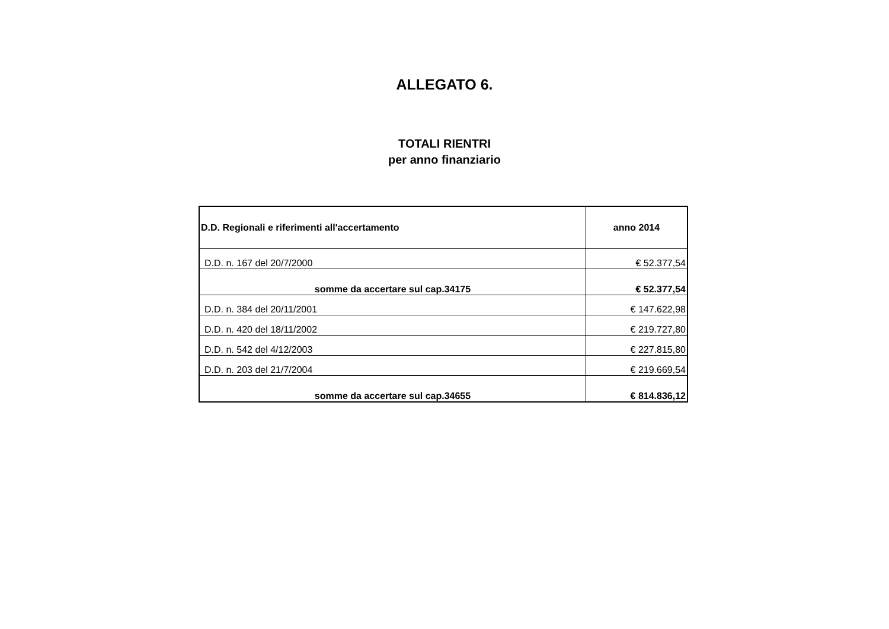ALLEGATO 6.
TOTALI RIENTRI
per anno finanziario
| D.D. Regionali e riferimenti all'accertamento | anno 2014 |
| --- | --- |
| D.D. n. 167 del 20/7/2000 | € 52.377,54 |
| somme da accertare sul cap.34175 | € 52.377,54 |
| D.D. n. 384 del 20/11/2001 | € 147.622,98 |
| D.D. n. 420 del 18/11/2002 | € 219.727,80 |
| D.D. n. 542 del 4/12/2003 | € 227.815,80 |
| D.D. n. 203 del 21/7/2004 | € 219.669,54 |
| somme da accertare sul cap.34655 | € 814.836,12 |